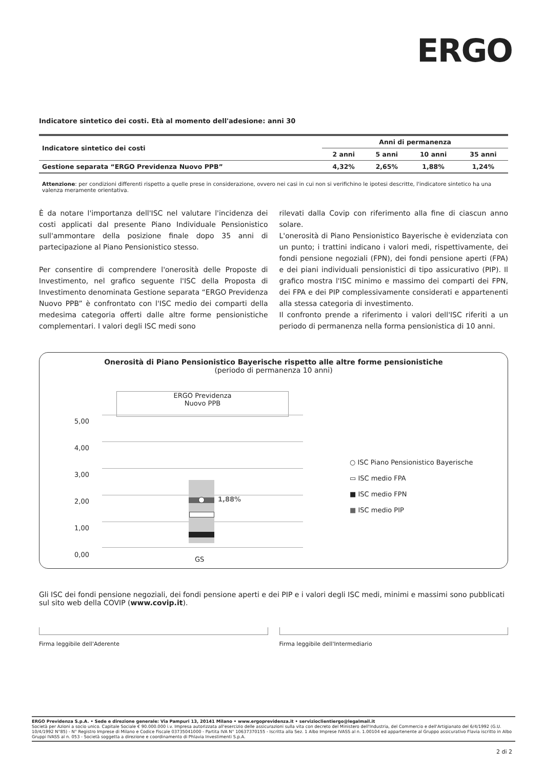ERGO
Indicatore sintetico dei costi. Età al momento dell'adesione: anni 30
| Indicatore sintetico dei costi | Anni di permanenza | | | |
| --- | --- | --- | --- | --- |
| | 2 anni | 5 anni | 10 anni | 35 anni |
| Gestione separata “ERGO Previdenza Nuovo PPB” | 4,32% | 2,65% | 1,88% | 1,24% |
Attenzione: per condizioni differenti rispetto a quelle prese in considerazione, ovvero nei casi in cui non si verifichino le ipotesi descritte, l'indicatore sintetico ha una valenza meramente orientativa.
È da notare l'importanza dell'ISC nel valutare l'incidenza dei costi applicati dal presente Piano Individuale Pensionistico sull'ammontare della posizione finale dopo 35 anni di partecipazione al Piano Pensionistico stesso.
Per consentire di comprendere l'onerosità delle Proposte di Investimento, nel grafico seguente l'ISC della Proposta di Investimento denominata Gestione separata “ERGO Previdenza Nuovo PPB” è confrontato con l'ISC medio dei comparti della medesima categoria offerti dalle altre forme pensionistiche complementari. I valori degli ISC medi sono
rilevati dalla Covip con riferimento alla fine di ciascun anno solare.
L'onerosità di Piano Pensionistico Bayerische è evidenziata con un punto; i trattini indicano i valori medi, rispettivamente, dei fondi pensione negoziali (FPN), dei fondi pensione aperti (FPA) e dei piani individuali pensionistici di tipo assicurativo (PIP). Il grafico mostra l'ISC minimo e massimo dei comparti dei FPN, dei FPA e dei PIP complessivamente considerati e appartenenti alla stessa categoria di investimento.
Il confronto prende a riferimento i valori dell'ISC riferiti a un periodo di permanenza nella forma pensionistica di 10 anni.
Onerosità di Piano Pensionistico Bayerische rispetto alle altre forme pensionistiche
(periodo di permanenza 10 anni)
ERGO Previdenza
Nuovo PPB
5,00
4,00
3,00
2,00
1,00
0,00
1,88%
GS
○ ISC Piano Pensionistico Bayerische
▭ ISC medio FPA
■ ISC medio FPN
■ ISC medio PIP
Gli ISC dei fondi pensione negoziali, dei fondi pensione aperti e dei PIP e i valori degli ISC medi, minimi e massimi sono pubblicati sul sito web della COVIP (www.covip.it).
Firma leggibile dell'Aderente Firma leggibile dell'Intermediario
ERGO Previdenza S.p.A. • Sede e direzione generale: Via Pampuri 13, 20141 Milano • www.ergoprevidenza.it • servizioclientiergo@legalmail.it
Società per Azioni a socio unico. Capitale Sociale € 90.000.000 i.v. Impresa autorizzata all'esercizio delle assicurazioni sulla vita con decreto del Ministero dell'Industria, del Commercio e dell'Artigianato del 6/4/1992 (G.U. 10/4/1992 N°85) - N° Registro Imprese di Milano e Codice Fiscale 03735041000 - Partita IVA N° 10637370155 - Iscritta alla Sez. 1 Albo Imprese IVASS al n. 1.00104 ed appartenente al Gruppo assicurativo Flavia iscritto in Albo Gruppi IVASS al n. 053 - Società soggetta a direzione e coordinamento di Phlavia Investimenti S.p.A.
2 di 2